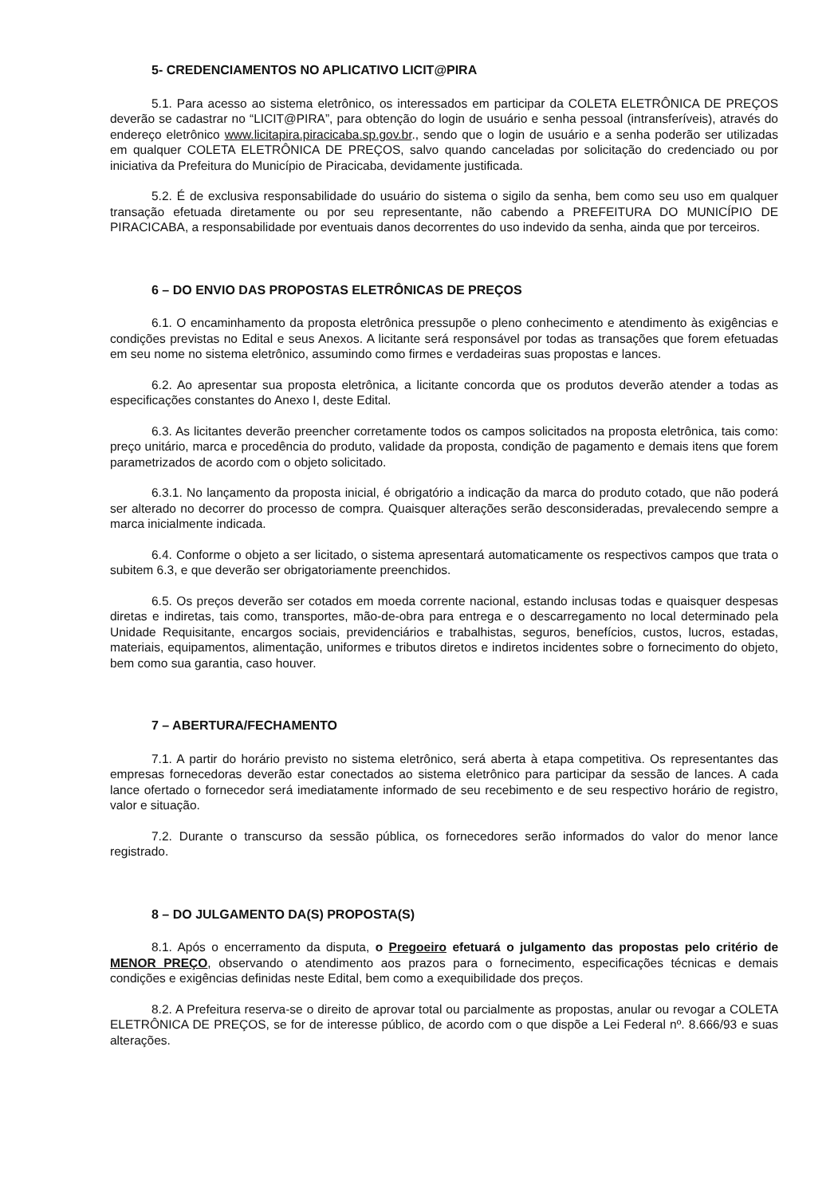5- CREDENCIAMENTOS NO APLICATIVO LICIT@PIRA
5.1. Para acesso ao sistema eletrônico, os interessados em participar da COLETA ELETRÔNICA DE PREÇOS deverão se cadastrar no “LICIT@PIRA”, para obtenção do login de usuário e senha pessoal (intransferíveis), através do endereço eletrônico www.licitapira.piracicaba.sp.gov.br., sendo que o login de usuário e a senha poderão ser utilizadas em qualquer COLETA ELETRÔNICA DE PREÇOS, salvo quando canceladas por solicitação do credenciado ou por iniciativa da Prefeitura do Município de Piracicaba, devidamente justificada.
5.2. É de exclusiva responsabilidade do usuário do sistema o sigilo da senha, bem como seu uso em qualquer transação efetuada diretamente ou por seu representante, não cabendo a PREFEITURA DO MUNICÍPIO DE PIRACICABA, a responsabilidade por eventuais danos decorrentes do uso indevido da senha, ainda que por terceiros.
6 – DO ENVIO DAS PROPOSTAS ELETRÔNICAS DE PREÇOS
6.1. O encaminhamento da proposta eletrônica pressupõe o pleno conhecimento e atendimento às exigências e condições previstas no Edital e seus Anexos. A licitante será responsável por todas as transações que forem efetuadas em seu nome no sistema eletrônico, assumindo como firmes e verdadeiras suas propostas e lances.
6.2. Ao apresentar sua proposta eletrônica, a licitante concorda que os produtos deverão atender a todas as especificações constantes do Anexo I, deste Edital.
6.3. As licitantes deverão preencher corretamente todos os campos solicitados na proposta eletrônica, tais como: preço unitário, marca e procedência do produto, validade da proposta, condição de pagamento e demais itens que forem parametrizados de acordo com o objeto solicitado.
6.3.1. No lançamento da proposta inicial, é obrigatório a indicação da marca do produto cotado, que não poderá ser alterado no decorrer do processo de compra. Quaisquer alterações serão desconsideradas, prevalecendo sempre a marca inicialmente indicada.
6.4. Conforme o objeto a ser licitado, o sistema apresentará automaticamente os respectivos campos que trata o subitem 6.3, e que deverão ser obrigatoriamente preenchidos.
6.5. Os preços deverão ser cotados em moeda corrente nacional, estando inclusas todas e quaisquer despesas diretas e indiretas, tais como, transportes, mão-de-obra para entrega e o descarregamento no local determinado pela Unidade Requisitante, encargos sociais, previdenciários e trabalhistas, seguros, benefícios, custos, lucros, estadas, materiais, equipamentos, alimentação, uniformes e tributos diretos e indiretos incidentes sobre o fornecimento do objeto, bem como sua garantia, caso houver.
7 – ABERTURA/FECHAMENTO
7.1. A partir do horário previsto no sistema eletrônico, será aberta à etapa competitiva. Os representantes das empresas fornecedoras deverão estar conectados ao sistema eletrônico para participar da sessão de lances. A cada lance ofertado o fornecedor será imediatamente informado de seu recebimento e de seu respectivo horário de registro, valor e situação.
7.2. Durante o transcurso da sessão pública, os fornecedores serão informados do valor do menor lance registrado.
8 – DO JULGAMENTO DA(S) PROPOSTA(S)
8.1. Após o encerramento da disputa, o Pregoeiro efetuará o julgamento das propostas pelo critério de MENOR PREÇO, observando o atendimento aos prazos para o fornecimento, especificações técnicas e demais condições e exigências definidas neste Edital, bem como a exequibilidade dos preços.
8.2. A Prefeitura reserva-se o direito de aprovar total ou parcialmente as propostas, anular ou revogar a COLETA ELETRÔNICA DE PREÇOS, se for de interesse público, de acordo com o que dispõe a Lei Federal nº. 8.666/93 e suas alterações.